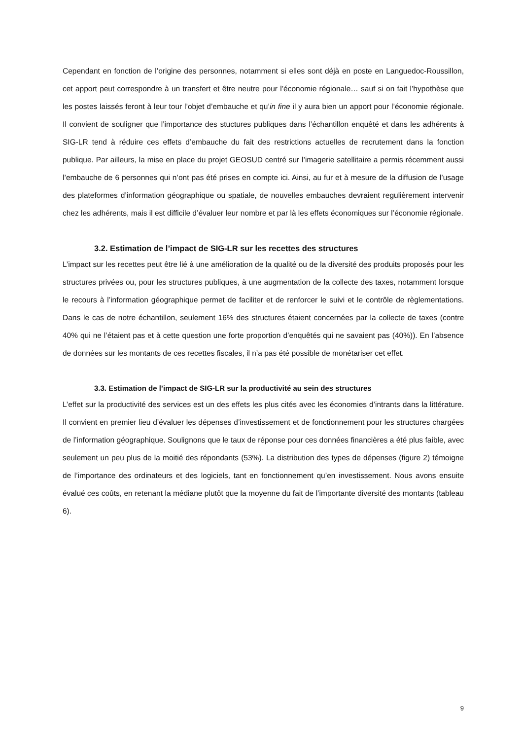Cependant en fonction de l’origine des personnes, notamment si elles sont déjà en poste en Languedoc-Roussillon, cet apport peut correspondre à un transfert et être neutre pour l’économie régionale… sauf si on fait l’hypothèse que les postes laissés feront à leur tour l’objet d’embauche et qu’in fine il y aura bien un apport pour l’économie régionale. Il convient de souligner que l’importance des stuctures publiques dans l’échantillon enquêté et dans les adhérents à SIG-LR tend à réduire ces effets d’embauche du fait des restrictions actuelles de recrutement dans la fonction publique. Par ailleurs, la mise en place du projet GEOSUD centré sur l’imagerie satellitaire a permis récemment aussi l’embauche de 6 personnes qui n’ont pas été prises en compte ici. Ainsi, au fur et à mesure de la diffusion de l’usage des plateformes d’information géographique ou spatiale, de nouvelles embauches devraient regulièrement intervenir chez les adhérents, mais il est difficile d’évaluer leur nombre et par là les effets économiques sur l’économie régionale.
3.2. Estimation de l’impact de SIG-LR sur les recettes des structures
L’impact sur les recettes peut être lié à une amélioration de la qualité ou de la diversité des produits proposés pour les structures privées ou, pour les structures publiques, à une augmentation de la collecte des taxes, notamment lorsque le recours à l’information géographique permet de faciliter et de renforcer le suivi et le contrôle de règlementations. Dans le cas de notre échantillon, seulement 16% des structures étaient concernées par la collecte de taxes (contre 40% qui ne l’étaient pas et à cette question une forte proportion d’enquêtés qui ne savaient pas (40%)). En l’absence de données sur les montants de ces recettes fiscales, il n’a pas été possible de monétariser cet effet.
3.3. Estimation de l’impact de SIG-LR sur la productivité au sein des structures
L’effet sur la productivité des services est un des effets les plus cités avec les économies d’intrants dans la littérature. Il convient en premier lieu d’évaluer les dépenses d’investissement et de fonctionnement pour les structures chargées de l’information géographique. Soulignons que le taux de réponse pour ces données financières a été plus faible, avec seulement un peu plus de la moitié des répondants (53%). La distribution des types de dépenses (figure 2) témoigne de l’importance des ordinateurs et des logiciels, tant en fonctionnement qu’en investissement. Nous avons ensuite évalué ces coûts, en retenant la médiane plutôt que la moyenne du fait de l’importante diversité des montants (tableau 6).
9